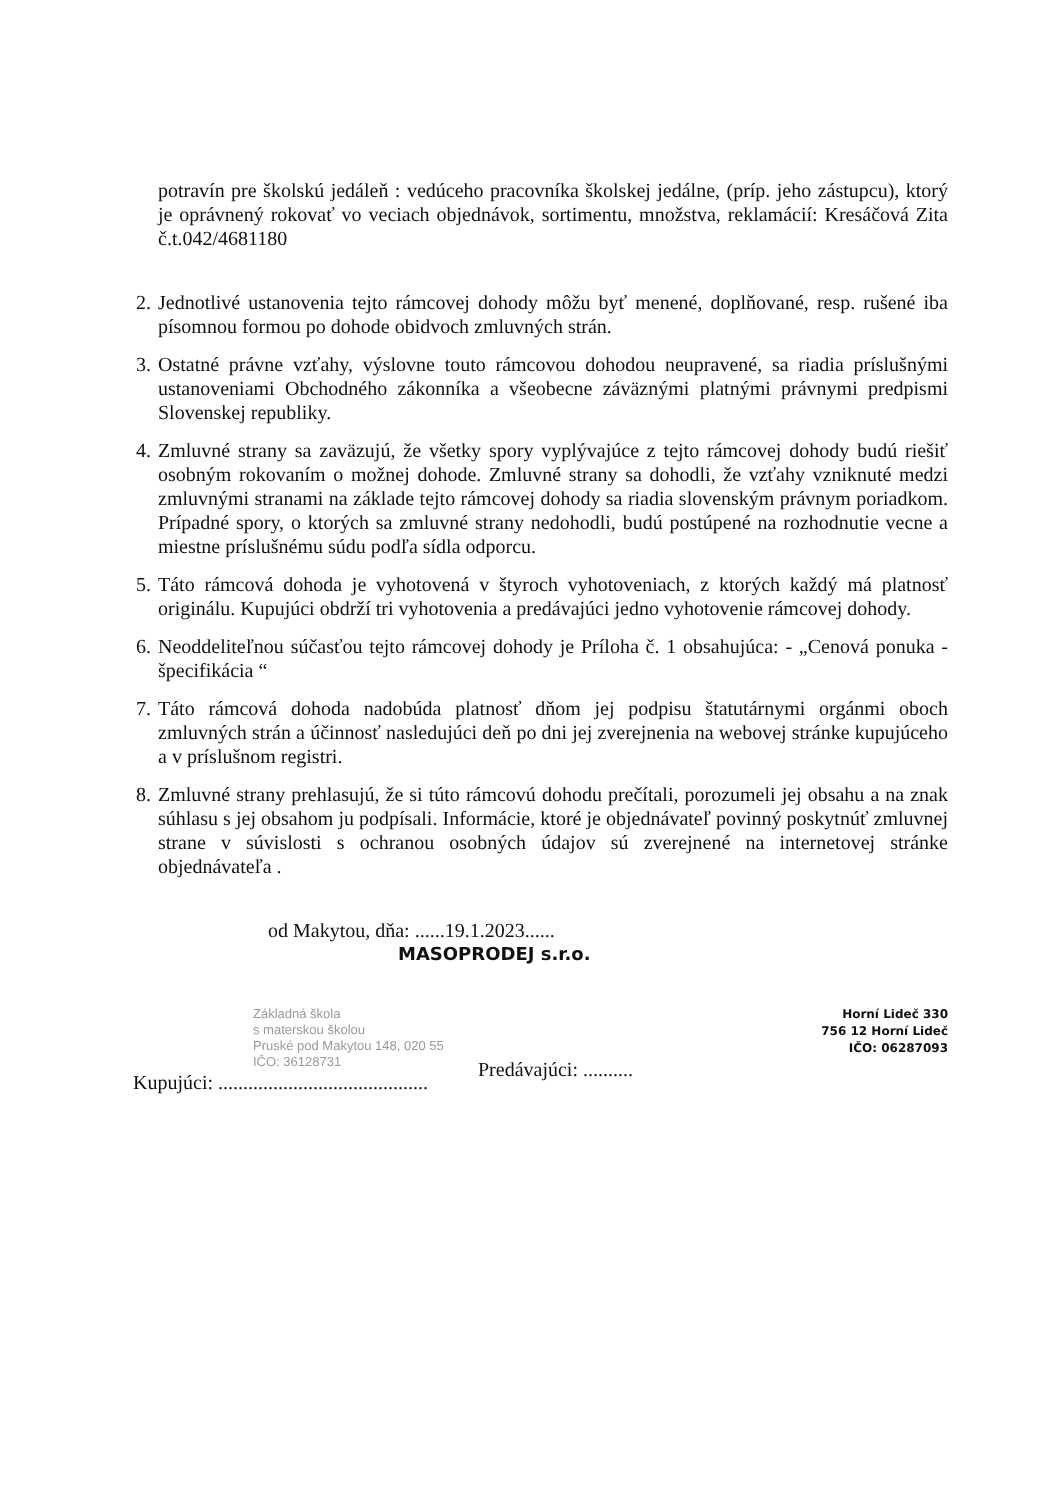potravín pre školskú jedáleň : vedúceho pracovníka školskej jedálne, (príp. jeho zástupcu), ktorý je oprávnený rokovať vo veciach objednávok, sortimentu, množstva, reklamácií: Kresáčová Zita č.t.042/4681180
2. Jednotlivé ustanovenia tejto rámcovej dohody môžu byť menené, doplňované, resp. rušené iba písomnou formou po dohode obidvoch zmluvných strán.
3. Ostatné právne vzťahy, výslovne touto rámcovou dohodou neupravené, sa riadia príslušnými ustanoveniami Obchodného zákonníka a všeobecne záväznými platnými právnymi predpismi Slovenskej republiky.
4. Zmluvné strany sa zaväzujú, že všetky spory vyplývajúce z tejto rámcovej dohody budú riešiť osobným rokovaním o možnej dohode. Zmluvné strany sa dohodli, že vzťahy vzniknuté medzi zmluvnými stranami na základe tejto rámcovej dohody sa riadia slovenským právnym poriadkom. Prípadné spory, o ktorých sa zmluvné strany nedohodli, budú postúpené na rozhodnutie vecne a miestne príslušnému súdu podľa sídla odporcu.
5. Táto rámcová dohoda je vyhotovená v štyroch vyhotoveniach, z ktorých každý má platnosť originálu. Kupujúci obdrží tri vyhotovenia a predávajúci jedno vyhotovenie rámcovej dohody.
6. Neoddeliteľnou súčasťou tejto rámcovej dohody je Príloha č. 1 obsahujúca: - „Cenová ponuka - špecifikácia “
7. Táto rámcová dohoda nadobúda platnosť dňom jej podpisu štatutárnymi orgánmi oboch zmluvných strán a účinnosť nasledujúci deň po dni jej zverejnenia na webovej stránke kupujúceho a v príslušnom registri.
8. Zmluvné strany prehlasujú, že si túto rámcovú dohodu prečítali, porozumeli jej obsahu a na znak súhlasu s jej obsahom ju podpísali. Informácie, ktoré je objednávateľ povinný poskytnúť zmluvnej strane v súvislosti s ochranou osobných údajov sú zverejnené na internetovej stránke objednávateľa .
od Makytou, dňa: ......19.1.2023......
MASOPRODEJ s.r.o.
Základná škola
s materskou školou
Pruské pod Makytou 148, 020 55
IČO: 36128731
Kupujúci: ..........................................
Horní Lideč 330
756 12 Horní Lideč
IČO: 06287093
Predávajúci: ..........